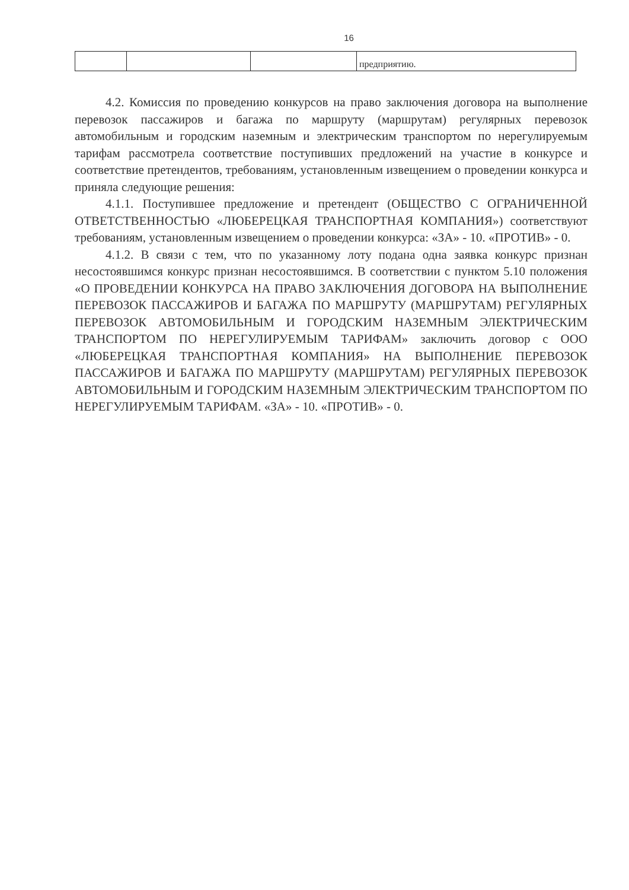16
| | | | предприятию. |
4.2. Комиссия по проведению конкурсов на право заключения договора на выполнение перевозок пассажиров и багажа по маршруту (маршрутам) регулярных перевозок автомобильным и городским наземным и электрическим транспортом по нерегулируемым тарифам рассмотрела соответствие поступивших предложений на участие в конкурсе и соответствие претендентов, требованиям, установленным извещением о проведении конкурса и приняла следующие решения:
4.1.1. Поступившее предложение и претендент (ОБЩЕСТВО С ОГРАНИЧЕННОЙ ОТВЕТСТВЕННОСТЬЮ «ЛЮБЕРЕЦКАЯ ТРАНСПОРТНАЯ КОМПАНИЯ») соответствуют требованиям, установленным извещением о проведении конкурса: «ЗА» - 10. «ПРОТИВ» - 0.
4.1.2. В связи с тем, что по указанному лоту подана одна заявка конкурс признан несостоявшимся конкурс признан несостоявшимся. В соответствии с пунктом 5.10 положения «О ПРОВЕДЕНИИ КОНКУРСА НА ПРАВО ЗАКЛЮЧЕНИЯ ДОГОВОРА НА ВЫПОЛНЕНИЕ ПЕРЕВОЗОК ПАССАЖИРОВ И БАГАЖА ПО МАРШРУТУ (МАРШРУТАМ) РЕГУЛЯРНЫХ ПЕРЕВОЗОК АВТОМОБИЛЬНЫМ И ГОРОДСКИМ НАЗЕМНЫМ ЭЛЕКТРИЧЕСКИМ ТРАНСПОРТОМ ПО НЕРЕГУЛИРУЕМЫМ ТАРИФАМ» заключить договор с ООО «ЛЮБЕРЕЦКАЯ ТРАНСПОРТНАЯ КОМПАНИЯ» НА ВЫПОЛНЕНИЕ ПЕРЕВОЗОК ПАССАЖИРОВ И БАГАЖА ПО МАРШРУТУ (МАРШРУТАМ) РЕГУЛЯРНЫХ ПЕРЕВОЗОК АВТОМОБИЛЬНЫМ И ГОРОДСКИМ НАЗЕМНЫМ ЭЛЕКТРИЧЕСКИМ ТРАНСПОРТОМ ПО НЕРЕГУЛИРУЕМЫМ ТАРИФАМ. «ЗА» - 10. «ПРОТИВ» - 0.